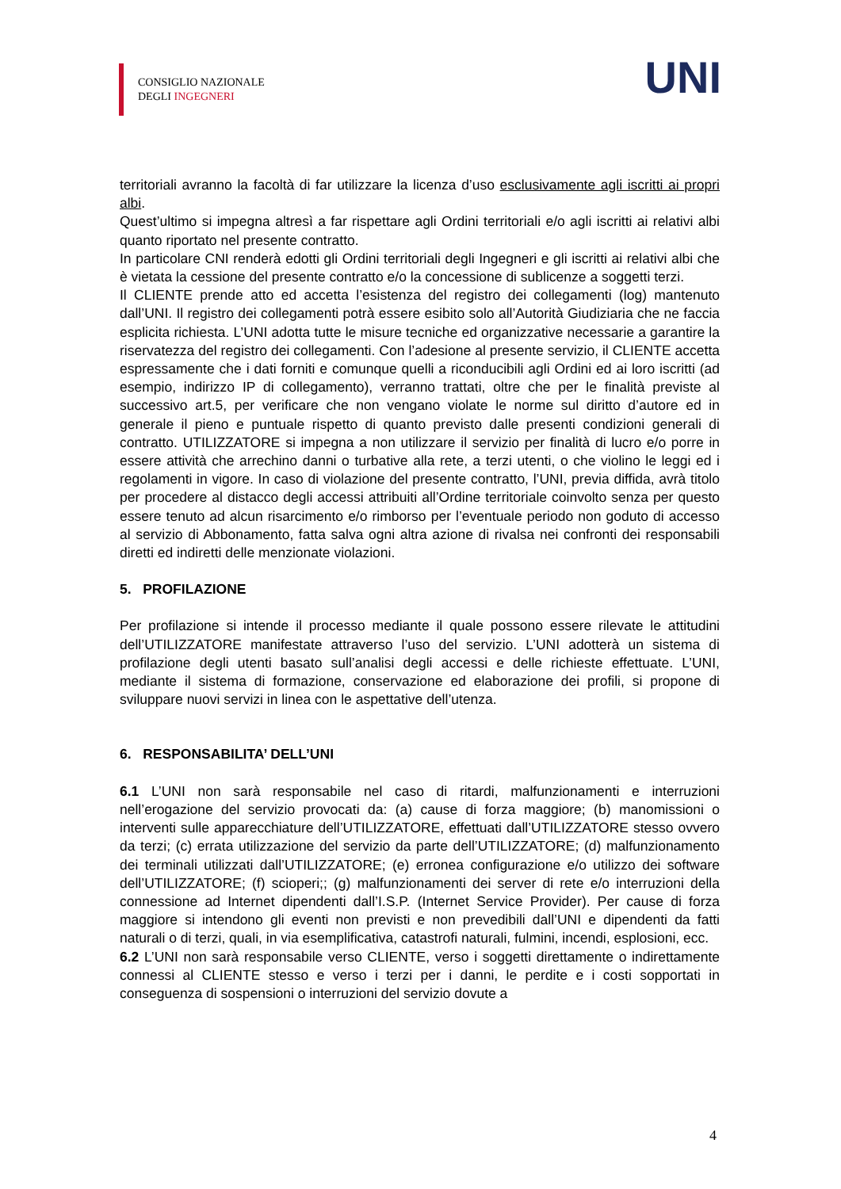CONSIGLIO NAZIONALE
DEGLI INGEGNERI
UNI
territoriali avranno la facoltà di far utilizzare la licenza d’uso esclusivamente agli iscritti ai propri albi.
Quest’ultimo si impegna altresì a far rispettare agli Ordini territoriali e/o agli iscritti ai relativi albi quanto riportato nel presente contratto.
In particolare CNI renderà edotti gli Ordini territoriali degli Ingegneri e gli iscritti ai relativi albi che è vietata la cessione del presente contratto e/o la concessione di sublicenze a soggetti terzi.
Il CLIENTE prende atto ed accetta l’esistenza del registro dei collegamenti (log) mantenuto dall’UNI. Il registro dei collegamenti potrà essere esibito solo all’Autorità Giudiziaria che ne faccia esplicita richiesta. L’UNI adotta tutte le misure tecniche ed organizzative necessarie a garantire la riservatezza del registro dei collegamenti. Con l’adesione al presente servizio, il CLIENTE accetta espressamente che i dati forniti e comunque quelli a riconducibili agli Ordini ed ai loro iscritti (ad esempio, indirizzo IP di collegamento), verranno trattati, oltre che per le finalità previste al successivo art.5, per verificare che non vengano violate le norme sul diritto d’autore ed in generale il pieno e puntuale rispetto di quanto previsto dalle presenti condizioni generali di contratto. UTILIZZATORE si impegna a non utilizzare il servizio per finalità di lucro e/o porre in essere attività che arrechino danni o turbative alla rete, a terzi utenti, o che violino le leggi ed i regolamenti in vigore. In caso di violazione del presente contratto, l’UNI, previa diffida, avrà titolo per procedere al distacco degli accessi attribuiti all’Ordine territoriale coinvolto senza per questo essere tenuto ad alcun risarcimento e/o rimborso per l’eventuale periodo non goduto di accesso al servizio di Abbonamento, fatta salva ogni altra azione di rivalsa nei confronti dei responsabili diretti ed indiretti delle menzionate violazioni.
5. PROFILAZIONE
Per profilazione si intende il processo mediante il quale possono essere rilevate le attitudini dell’UTILIZZATORE manifestate attraverso l’uso del servizio. L’UNI adotterà un sistema di profilazione degli utenti basato sull’analisi degli accessi e delle richieste effettuate. L’UNI, mediante il sistema di formazione, conservazione ed elaborazione dei profili, si propone di sviluppare nuovi servizi in linea con le aspettative dell’utenza.
6. RESPONSABILITA’ DELL’UNI
6.1 L’UNI non sarà responsabile nel caso di ritardi, malfunzionamenti e interruzioni nell’erogazione del servizio provocati da: (a) cause di forza maggiore; (b) manomissioni o interventi sulle apparecchiature dell’UTILIZZATORE, effettuati dall’UTILIZZATORE stesso ovvero da terzi; (c) errata utilizzazione del servizio da parte dell’UTILIZZATORE; (d) malfunzionamento dei terminali utilizzati dall’UTILIZZATORE; (e) erronea configurazione e/o utilizzo dei software dell’UTILIZZATORE; (f) scioperi;; (g) malfunzionamenti dei server di rete e/o interruzioni della connessione ad Internet dipendenti dall’I.S.P. (Internet Service Provider). Per cause di forza maggiore si intendono gli eventi non previsti e non prevedibili dall’UNI e dipendenti da fatti naturali o di terzi, quali, in via esemplificativa, catastrofi naturali, fulmini, incendi, esplosioni, ecc.
6.2 L’UNI non sarà responsabile verso CLIENTE, verso i soggetti direttamente o indirettamente connessi al CLIENTE stesso e verso i terzi per i danni, le perdite e i costi sopportati in conseguenza di sospensioni o interruzioni del servizio dovute a
4